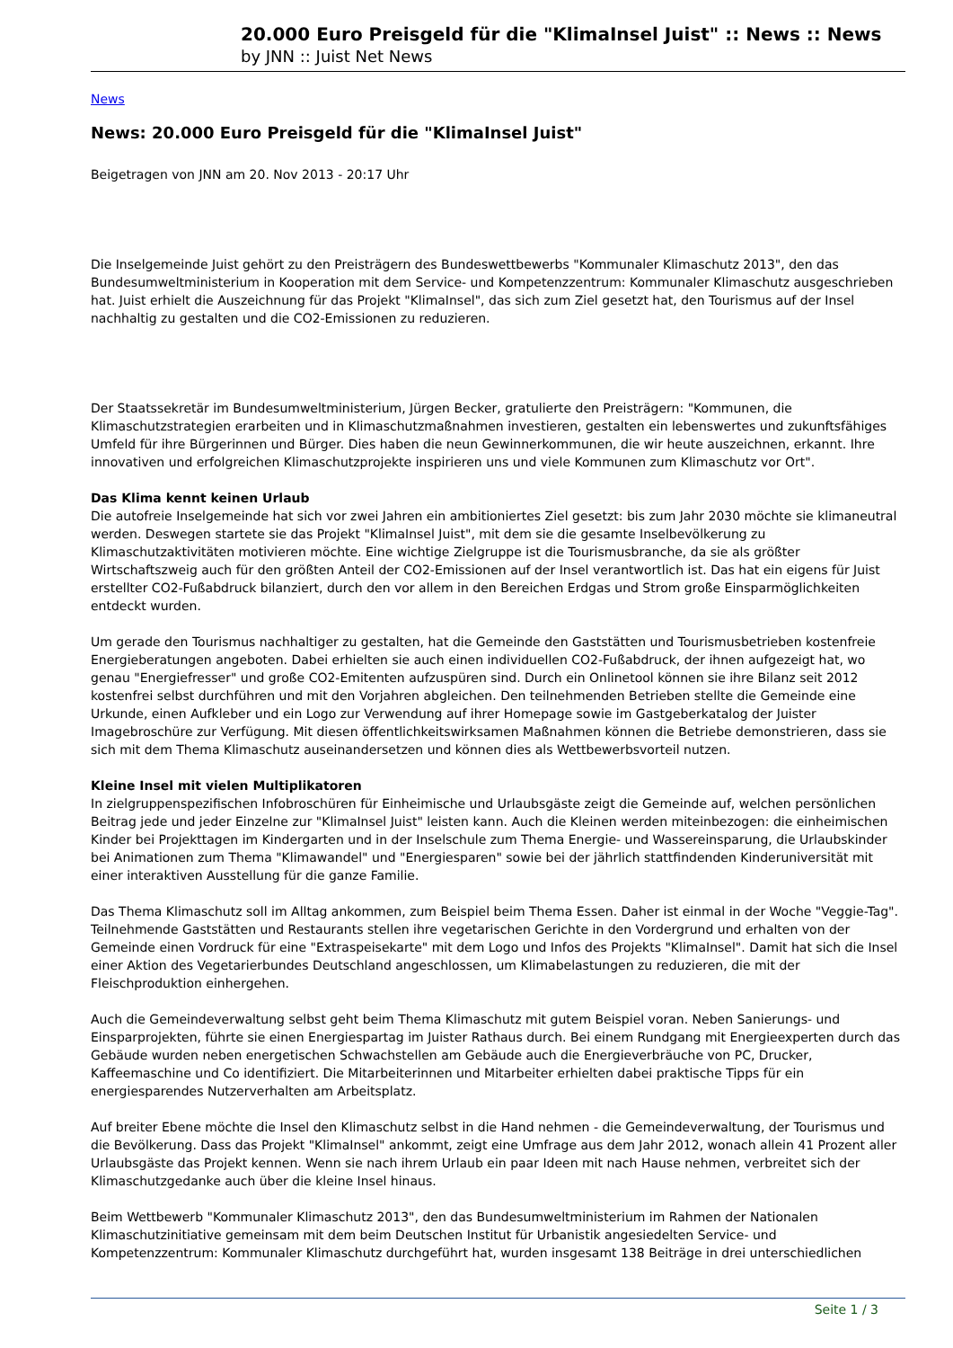20.000 Euro Preisgeld für die "KlimaInsel Juist" :: News :: News
by JNN :: Juist Net News
News
News: 20.000 Euro Preisgeld für die "KlimaInsel Juist"
Beigetragen von JNN am 20. Nov 2013 - 20:17 Uhr
Die Inselgemeinde Juist gehört zu den Preisträgern des Bundeswettbewerbs "Kommunaler Klimaschutz 2013", den das Bundesumweltministerium in Kooperation mit dem Service- und Kompetenzzentrum: Kommunaler Klimaschutz ausgeschrieben hat. Juist erhielt die Auszeichnung für das Projekt "KlimaInsel", das sich zum Ziel gesetzt hat, den Tourismus auf der Insel nachhaltig zu gestalten und die CO2-Emissionen zu reduzieren.
Der Staatssekretär im Bundesumweltministerium, Jürgen Becker, gratulierte den Preisträgern: "Kommunen, die Klimaschutzstrategien erarbeiten und in Klimaschutzmaßnahmen investieren, gestalten ein lebenswertes und zukunftsfähiges Umfeld für ihre Bürgerinnen und Bürger. Dies haben die neun Gewinnerkommunen, die wir heute auszeichnen, erkannt. Ihre innovativen und erfolgreichen Klimaschutzprojekte inspirieren uns und viele Kommunen zum Klimaschutz vor Ort".
Das Klima kennt keinen Urlaub
Die autofreie Inselgemeinde hat sich vor zwei Jahren ein ambitioniertes Ziel gesetzt: bis zum Jahr 2030 möchte sie klimaneutral werden. Deswegen startete sie das Projekt "KlimaInsel Juist", mit dem sie die gesamte Inselbevölkerung zu Klimaschutzaktivitäten motivieren möchte. Eine wichtige Zielgruppe ist die Tourismusbranche, da sie als größter Wirtschaftszweig auch für den größten Anteil der CO2-Emissionen auf der Insel verantwortlich ist. Das hat ein eigens für Juist erstellter CO2-Fußabdruck bilanziert, durch den vor allem in den Bereichen Erdgas und Strom große Einsparmöglichkeiten entdeckt wurden.
Um gerade den Tourismus nachhaltiger zu gestalten, hat die Gemeinde den Gaststätten und Tourismusbetrieben kostenfreie Energieberatungen angeboten. Dabei erhielten sie auch einen individuellen CO2-Fußabdruck, der ihnen aufgezeigt hat, wo genau "Energiefresser" und große CO2-Emitenten aufzuspüren sind. Durch ein Onlinetool können sie ihre Bilanz seit 2012 kostenfrei selbst durchführen und mit den Vorjahren abgleichen. Den teilnehmenden Betrieben stellte die Gemeinde eine Urkunde, einen Aufkleber und ein Logo zur Verwendung auf ihrer Homepage sowie im Gastgeberkatalog der Juister Imagebroschüre zur Verfügung. Mit diesen öffentlichkeitswirksamen Maßnahmen können die Betriebe demonstrieren, dass sie sich mit dem Thema Klimaschutz auseinandersetzen und können dies als Wettbewerbsvorteil nutzen.
Kleine Insel mit vielen Multiplikatoren
In zielgruppenspezifischen Infobroschüren für Einheimische und Urlaubsgäste zeigt die Gemeinde auf, welchen persönlichen Beitrag jede und jeder Einzelne zur "KlimaInsel Juist" leisten kann. Auch die Kleinen werden miteinbezogen: die einheimischen Kinder bei Projekttagen im Kindergarten und in der Inselschule zum Thema Energie- und Wassereinsparung, die Urlaubskinder bei Animationen zum Thema "Klimawandel" und "Energiesparen" sowie bei der jährlich stattfindenden Kinderuniversität mit einer interaktiven Ausstellung für die ganze Familie.
Das Thema Klimaschutz soll im Alltag ankommen, zum Beispiel beim Thema Essen. Daher ist einmal in der Woche "Veggie-Tag". Teilnehmende Gaststätten und Restaurants stellen ihre vegetarischen Gerichte in den Vordergrund und erhalten von der Gemeinde einen Vordruck für eine "Extraspeisekarte" mit dem Logo und Infos des Projekts "KlimaInsel". Damit hat sich die Insel einer Aktion des Vegetarierbundes Deutschland angeschlossen, um Klimabelastungen zu reduzieren, die mit der Fleischproduktion einhergehen.
Auch die Gemeindeverwaltung selbst geht beim Thema Klimaschutz mit gutem Beispiel voran. Neben Sanierungs- und Einsparprojekten, führte sie einen Energiespartag im Juister Rathaus durch. Bei einem Rundgang mit Energieexperten durch das Gebäude wurden neben energetischen Schwachstellen am Gebäude auch die Energieverbräuche von PC, Drucker, Kaffeemaschine und Co identifiziert. Die Mitarbeiterinnen und Mitarbeiter erhielten dabei praktische Tipps für ein energiesparendes Nutzerverhalten am Arbeitsplatz.
Auf breiter Ebene möchte die Insel den Klimaschutz selbst in die Hand nehmen - die Gemeindeverwaltung, der Tourismus und die Bevölkerung. Dass das Projekt "KlimaInsel" ankommt, zeigt eine Umfrage aus dem Jahr 2012, wonach allein 41 Prozent aller Urlaubsgäste das Projekt kennen. Wenn sie nach ihrem Urlaub ein paar Ideen mit nach Hause nehmen, verbreitet sich der Klimaschutzgedanke auch über die kleine Insel hinaus.
Beim Wettbewerb "Kommunaler Klimaschutz 2013", den das Bundesumweltministerium im Rahmen der Nationalen Klimaschutzinitiative gemeinsam mit dem beim Deutschen Institut für Urbanistik angesiedelten Service- und Kompetenzzentrum: Kommunaler Klimaschutz durchgeführt hat, wurden insgesamt 138 Beiträge in drei unterschiedlichen
Seite 1 / 3